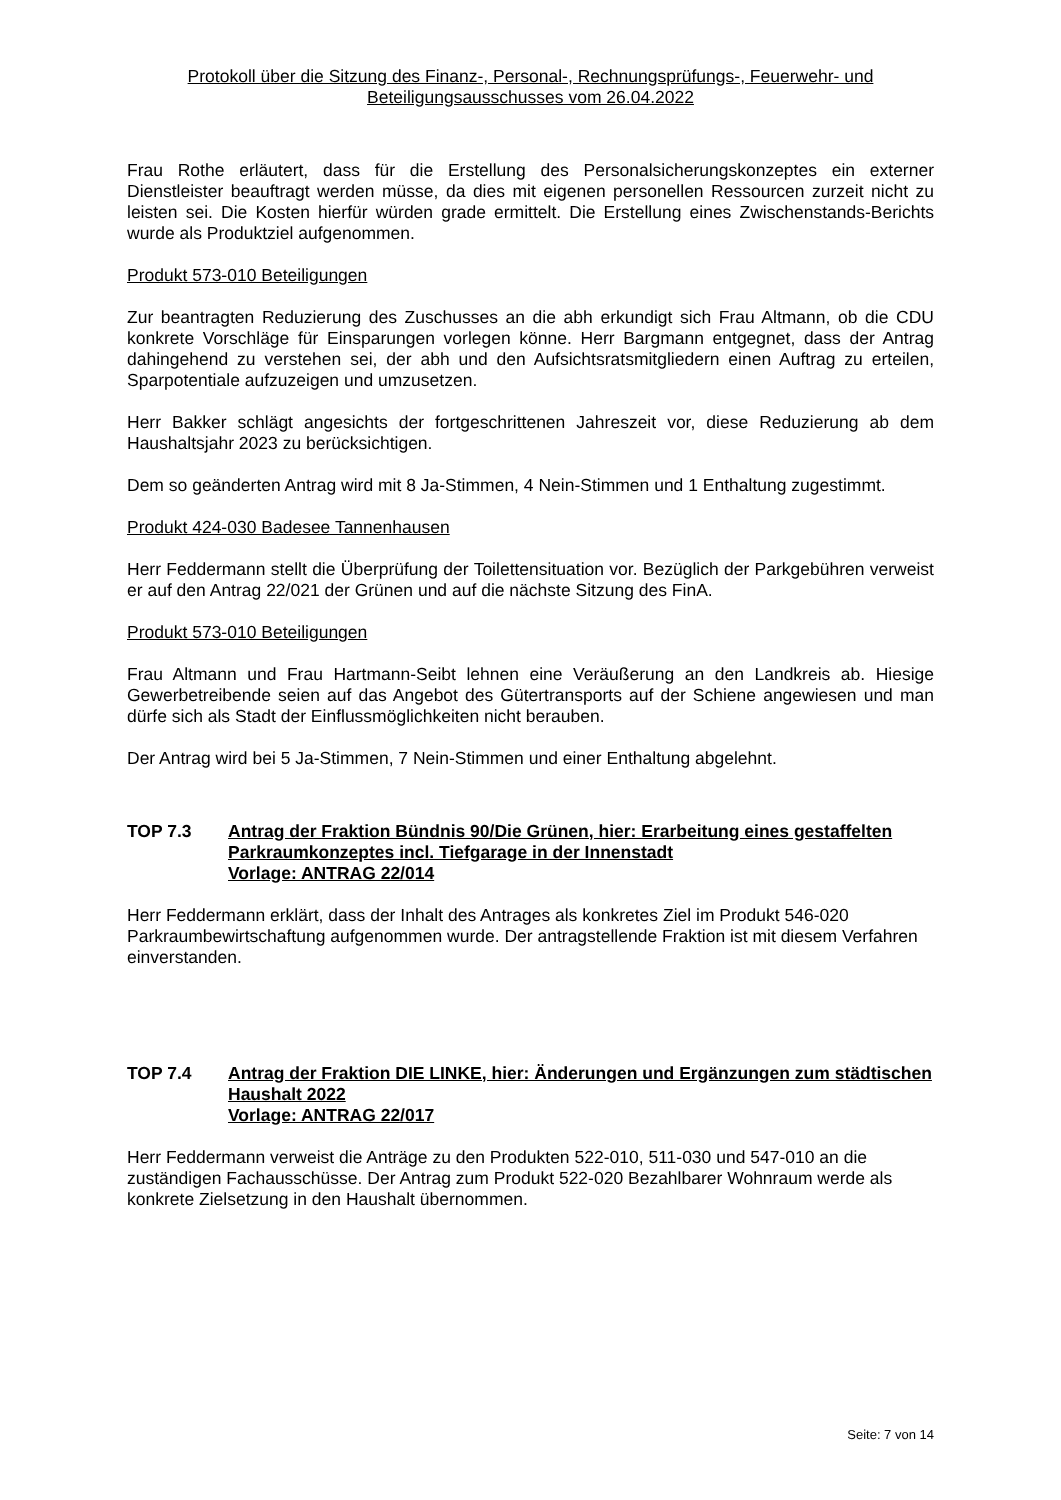Protokoll über die Sitzung des Finanz-, Personal-, Rechnungsprüfungs-, Feuerwehr- und
Beteiligungsausschusses vom 26.04.2022
Frau Rothe erläutert, dass für die Erstellung des Personalsicherungskonzeptes ein externer Dienstleister beauftragt werden müsse, da dies mit eigenen personellen Ressourcen zurzeit nicht zu leisten sei. Die Kosten hierfür würden grade ermittelt. Die Erstellung eines Zwischenstands-Berichts wurde als Produktziel aufgenommen.
Produkt 573-010 Beteiligungen
Zur beantragten Reduzierung des Zuschusses an die abh erkundigt sich Frau Altmann, ob die CDU konkrete Vorschläge für Einsparungen vorlegen könne. Herr Bargmann entgegnet, dass der Antrag dahingehend zu verstehen sei, der abh und den Aufsichtsratsmitgliedern einen Auftrag zu erteilen, Sparpotentiale aufzuzeigen und umzusetzen.
Herr Bakker schlägt angesichts der fortgeschrittenen Jahreszeit vor, diese Reduzierung ab dem Haushaltsjahr 2023 zu berücksichtigen.
Dem so geänderten Antrag wird mit 8 Ja-Stimmen, 4 Nein-Stimmen und 1 Enthaltung zugestimmt.
Produkt 424-030 Badesee Tannenhausen
Herr Feddermann stellt die Überprüfung der Toilettensituation vor. Bezüglich der Parkgebühren verweist er auf den Antrag 22/021 der Grünen und auf die nächste Sitzung des FinA.
Produkt 573-010 Beteiligungen
Frau Altmann und Frau Hartmann-Seibt lehnen eine Veräußerung an den Landkreis ab. Hiesige Gewerbetreibende seien auf das Angebot des Gütertransports auf der Schiene angewiesen und man dürfe sich als Stadt der Einflussmöglichkeiten nicht berauben.
Der Antrag wird bei 5 Ja-Stimmen, 7 Nein-Stimmen und einer Enthaltung abgelehnt.
TOP 7.3 Antrag der Fraktion Bündnis 90/Die Grünen, hier: Erarbeitung eines gestaffelten Parkraumkonzeptes incl. Tiefgarage in der Innenstadt
Vorlage: ANTRAG 22/014
Herr Feddermann erklärt, dass der Inhalt des Antrages als konkretes Ziel im Produkt 546-020 Parkraumbewirtschaftung aufgenommen wurde. Der antragstellende Fraktion ist mit diesem Verfahren einverstanden.
TOP 7.4 Antrag der Fraktion DIE LINKE, hier: Änderungen und Ergänzungen zum städtischen Haushalt 2022
Vorlage: ANTRAG 22/017
Herr Feddermann verweist die Anträge zu den Produkten 522-010, 511-030 und 547-010 an die zuständigen Fachausschüsse. Der Antrag zum Produkt 522-020 Bezahlbarer Wohnraum werde als konkrete Zielsetzung in den Haushalt übernommen.
Seite: 7 von 14